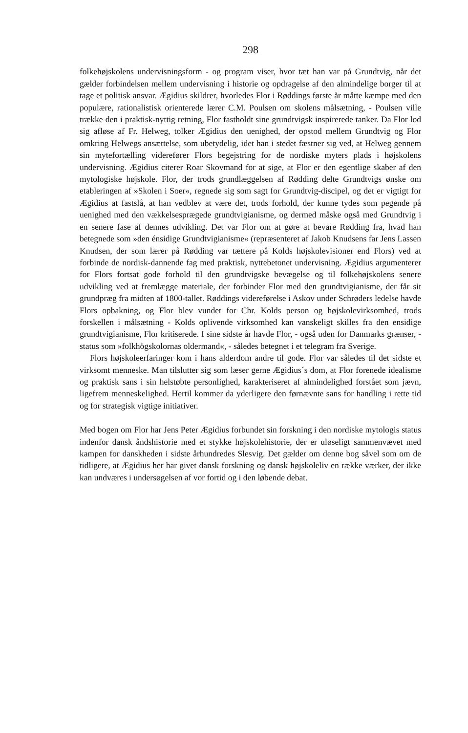298
folkehøjskolens undervisningsform - og program viser, hvor tæt han var på Grundtvig, når det gælder forbindelsen mellem undervisning i historie og opdragelse af den almindelige borger til at tage et politisk ansvar. Ægidius skildrer, hvorledes Flor i Røddings første år måtte kæmpe med den populære, rationalistisk orienterede lærer C.M. Poulsen om skolens målsætning, - Poulsen ville trække den i praktisk-nyttig retning, Flor fastholdt sine grundtvigsk inspirerede tanker. Da Flor lod sig afløse af Fr. Helweg, tolker Ægidius den uenighed, der opstod mellem Grundtvig og Flor omkring Helwegs ansættelse, som ubetydelig, idet han i stedet fæstner sig ved, at Helweg gennem sin mytefortælling viderefører Flors begejstring for de nordiske myters plads i højskolens undervisning. Ægidius citerer Roar Skovmand for at sige, at Flor er den egentlige skaber af den mytologiske højskole. Flor, der trods grundlæggelsen af Rødding delte Grundtvigs ønske om etableringen af »Skolen i Soer«, regnede sig som sagt for Grundtvig-discipel, og det er vigtigt for Ægidius at fastslå, at han vedblev at være det, trods forhold, der kunne tydes som pegende på uenighed med den vækkelsesprægede grundtvigianisme, og dermed måske også med Grundtvig i en senere fase af dennes udvikling. Det var Flor om at gøre at bevare Rødding fra, hvad han betegnede som »den énsidige Grundtvigianisme« (repræsenteret af Jakob Knudsens far Jens Lassen Knudsen, der som lærer på Rødding var tættere på Kolds højskolevisioner end Flors) ved at forbinde de nordisk-dannende fag med praktisk, nyttebetonet undervisning. Ægidius argumenterer for Flors fortsat gode forhold til den grundtvigske bevægelse og til folkehøjskolens senere udvikling ved at fremlægge materiale, der forbinder Flor med den grundtvigianisme, der får sit grundpræg fra midten af 1800-tallet. Røddings videreførelse i Askov under Schrøders ledelse havde Flors opbakning, og Flor blev vundet for Chr. Kolds person og højskolevirksomhed, trods forskellen i målsætning - Kolds oplivende virksomhed kan vanskeligt skilles fra den ensidige grundtvigianisme, Flor kritiserede. I sine sidste år havde Flor, - også uden for Danmarks grænser, - status som »folkhögskolornas oldermand«, - således betegnet i et telegram fra Sverige.
Flors højskoleerfaringer kom i hans alderdom andre til gode. Flor var således til det sidste et virksomt menneske. Man tilslutter sig som læser gerne Ægidius´s dom, at Flor forenede idealisme og praktisk sans i sin helstøbte personlighed, karakteriseret af almindelighed forstået som jævn, ligefrem menneskelighed. Hertil kommer da yderligere den førnævnte sans for handling i rette tid og for strategisk vigtige initiativer.
Med bogen om Flor har Jens Peter Ægidius forbundet sin forskning i den nordiske mytologis status indenfor dansk åndshistorie med et stykke højskolehistorie, der er uløseligt sammenvævet med kampen for danskheden i sidste århundredes Slesvig. Det gælder om denne bog såvel som om de tidligere, at Ægidius her har givet dansk forskning og dansk højskoleliv en række værker, der ikke kan undværes i undersøgelsen af vor fortid og i den løbende debat.